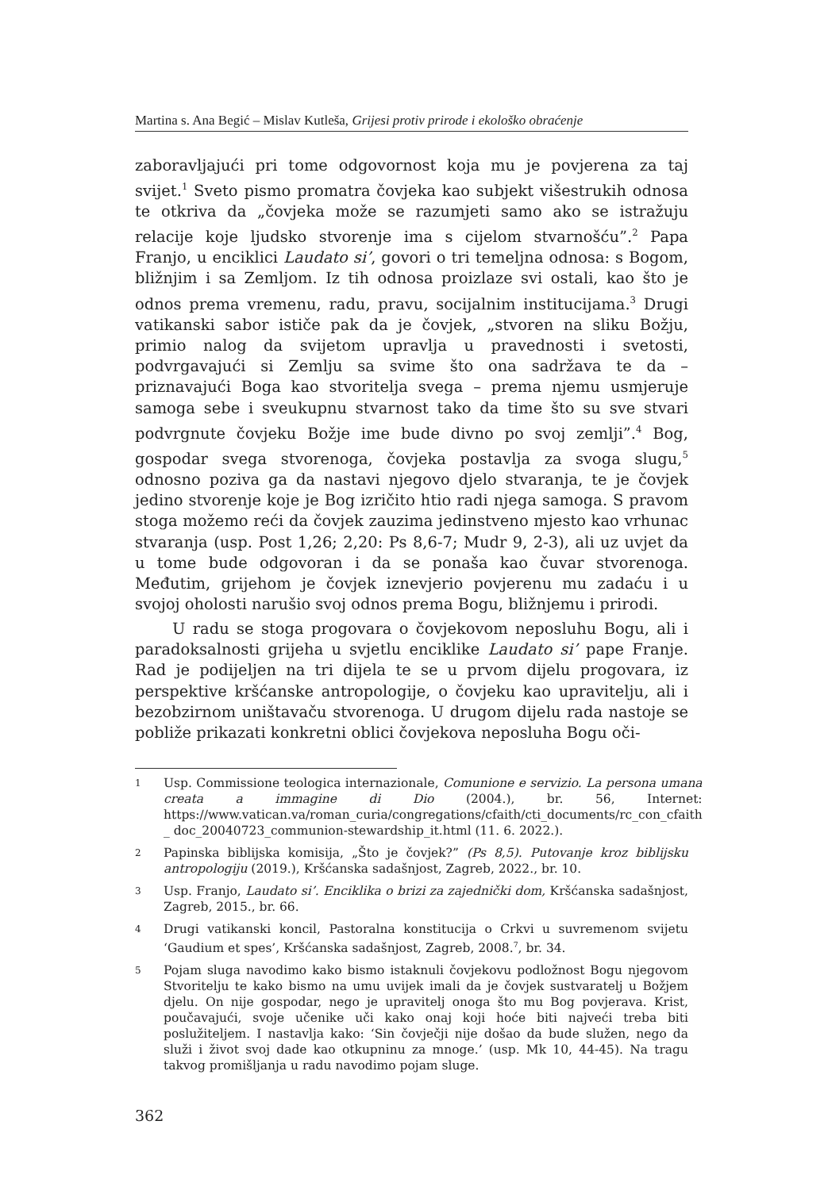Martina s. Ana Begić – Mislav Kutleša, Grijesi protiv prirode i ekološko obraćenje
zaboravljajući pri tome odgovornost koja mu je povjerena za taj svijet.<sup>1</sup> Sveto pismo promatra čovjeka kao subjekt višestrukih odnosa te otkriva da „čovjeka može se razumjeti samo ako se istražuju relacije koje ljudsko stvorenje ima s cijelom stvarnošću”.<sup>2</sup> Papa Franjo, u enciklici Laudato si’, govori o tri temeljna odnosa: s Bogom, bližnjim i sa Zemljom. Iz tih odnosa proizlaze svi ostali, kao što je odnos prema vremenu, radu, pravu, socijalnim institucijama.<sup>3</sup> Drugi vatikanski sabor ističe pak da je čovjek, „stvoren na sliku Božju, primio nalog da svijetom upravlja u pravednosti i svetosti, podvrgavajući si Zemlju sa svime što ona sadržava te da – priznavajući Boga kao stvoritelja svega – prema njemu usmjeruje samoga sebe i sveukupnu stvarnost tako da time što su sve stvari podvrgnute čovjeku Božje ime bude divno po svoj zemlji”.<sup>4</sup> Bog, gospodar svega stvorenoga, čovjeka postavlja za svoga slugu,<sup>5</sup> odnosno poziva ga da nastavi njegovo djelo stvaranja, te je čovjek jedino stvorenje koje je Bog izričito htio radi njega samoga. S pravom stoga možemo reći da čovjek zauzima jedinstveno mjesto kao vrhunac stvaranja (usp. Post 1,26; 2,20: Ps 8,6-7; Mudr 9, 2-3), ali uz uvjet da u tome bude odgovoran i da se ponaša kao čuvar stvorenoga. Međutim, grijehom je čovjek iznevjerio povjerenu mu zadaću i u svojoj oholosti narušio svoj odnos prema Bogu, bližnjemu i prirodi.
U radu se stoga progovara o čovjekovom neposluhu Bogu, ali i paradoksalnosti grijeha u svjetlu enciklike Laudato si’ pape Franje. Rad je podijeljen na tri dijela te se u prvom dijelu progovara, iz perspektive kršćanske antropologije, o čovjeku kao upravitelju, ali i bezobzirnom uništavaču stvorenoga. U drugom dijelu rada nastoje se pobliže prikazati konkretni oblici čovjekova neposluha Bogu oči-
1 Usp. Commissione teologica internazionale, Comunione e servizio. La persona umana creata a immagine di Dio (2004.), br. 56, Internet: https://www.vatican.va/roman_curia/congregations/cfaith/cti_documents/rc_con_cfaith _ doc_20040723_communion-stewardship_it.html (11. 6. 2022.).
2 Papinska biblijska komisija, „Što je čovjek?” (Ps 8,5). Putovanje kroz biblijsku antropologiju (2019.), Kršćanska sadašnjost, Zagreb, 2022., br. 10.
3 Usp. Franjo, Laudato si’. Enciklika o brizi za zajednički dom, Kršćanska sadašnjost, Zagreb, 2015., br. 66.
4 Drugi vatikanski koncil, Pastoralna konstitucija o Crkvi u suvremenom svijetu ‘Gaudium et spes’, Kršćanska sadašnjost, Zagreb, 2008.<sup>7</sup>, br. 34.
5 Pojam sluga navodimo kako bismo istaknuli čovjekovu podložnost Bogu njegovom Stvoritelju te kako bismo na umu uvijek imali da je čovjek sustvaratelj u Božjem djelu. On nije gospodar, nego je upravitelj onoga što mu Bog povjerava. Krist, poučavajući, svoje učenike uči kako onaj koji hoće biti najveći treba biti poslužiteljem. I nastavlja kako: ‘Sin čovječji nije došao da bude služen, nego da služi i život svoj dade kao otkupninu za mnoge.’ (usp. Mk 10, 44-45). Na tragu takvog promišljanja u radu navodimo pojam sluge.
362